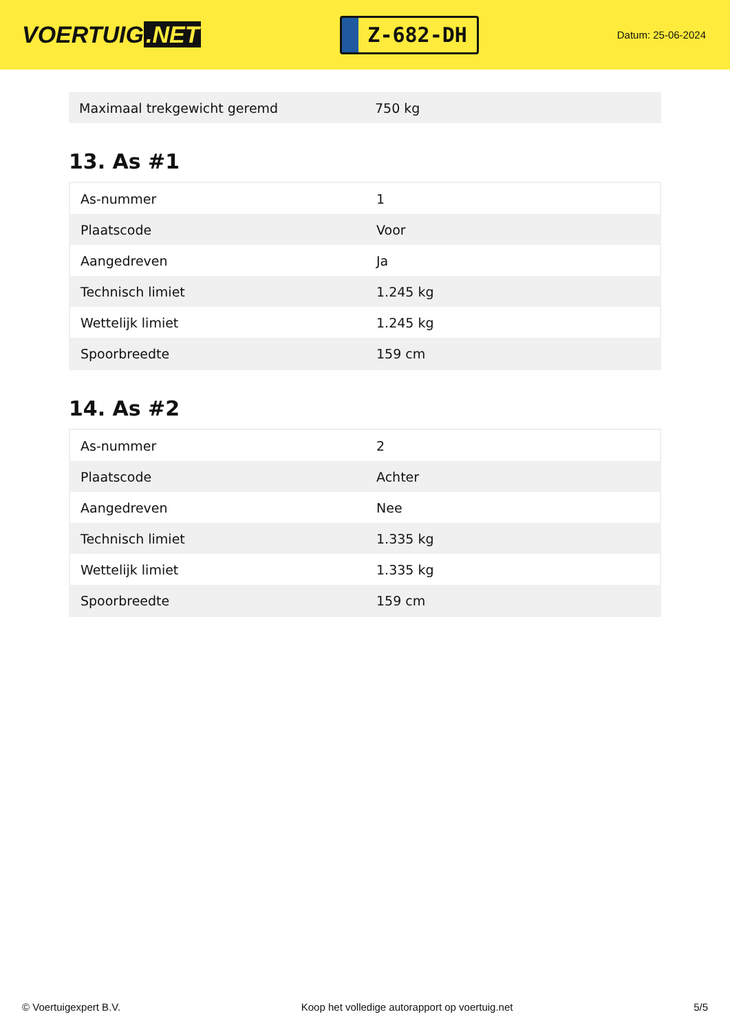VOERTUIG.NET
Z-682-DH
Datum: 25-06-2024
| Maximaal trekgewicht geremd | 750 kg |
13. As #1
| As-nummer | 1 |
| Plaatscode | Voor |
| Aangedreven | Ja |
| Technisch limiet | 1.245 kg |
| Wettelijk limiet | 1.245 kg |
| Spoorbreedte | 159 cm |
14. As #2
| As-nummer | 2 |
| Plaatscode | Achter |
| Aangedreven | Nee |
| Technisch limiet | 1.335 kg |
| Wettelijk limiet | 1.335 kg |
| Spoorbreedte | 159 cm |
© Voertuigexpert B.V. Koop het volledige autorapport op voertuig.net 5/5